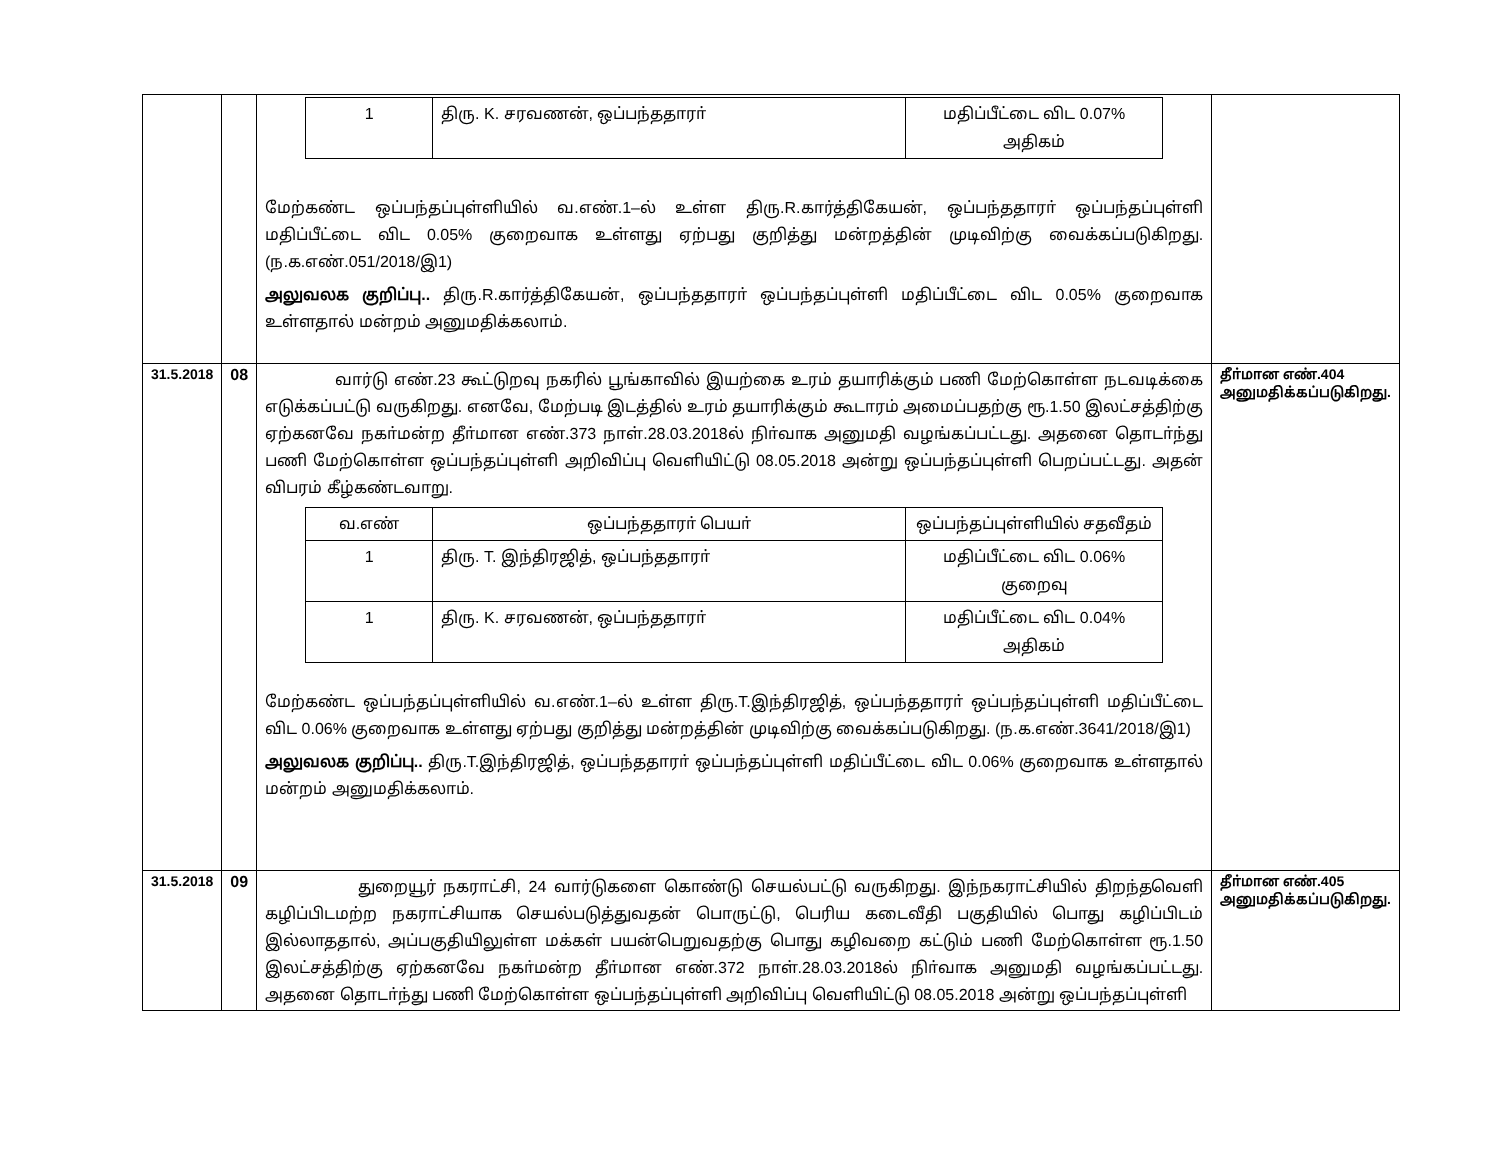| | | / 1 / திரு. K. சரவணன், ஒப்பந்ததாரா் / மதிப்பீட்டை விட 0.07% அதிகம் / மேற்கண்ட ஒப்பந்தப்புள்ளியில் வ.எண்.1–ல் உள்ள திரு.R.கார்த்திகேயன், ஒப்பந்ததாரா் ஒப்பந்தப்புள்ளி மதிப்பீட்டை விட 0.05% குறைவாக உள்ளது ஏற்பது குறித்து மன்றத்தின் முடிவிற்கு வைக்கப்படுகிறது. (ந.க.எண்.051/2018/இ1) அலுவலக குறிப்பு.. திரு.R.கார்த்திகேயன், ஒப்பந்ததாரா் ஒப்பந்தப்புள்ளி மதிப்பீட்டை விட 0.05% குறைவாக உள்ளதால் மன்றம் அனுமதிக்கலாம். | |
| 31.5.2018 | 08 | வார்டு எண்.23 கூட்டுறவு நகரில் பூங்காவில் இயற்கை உரம் தயாரிக்கும் பணி மேற்கொள்ள நடவடிக்கை எடுக்கப்பட்டு வருகிறது. எனவே, மேற்படி இடத்தில் உரம் தயாரிக்கும் கூடாரம் அமைப்பதற்கு ரூ.1.50 இலட்சத்திற்கு ஏற்கனவே நகா்மன்ற தீா்மான எண்.373 நாள்.28.03.2018ல் நிா்வாக அனுமதி வழங்கப்பட்டது. அதனை தொடா்ந்து பணி மேற்கொள்ள ஒப்பந்தப்புள்ளி அறிவிப்பு வெளியிட்டு 08.05.2018 அன்று ஒப்பந்தப்புள்ளி பெறப்பட்டது. அதன் விபரம் கீழ்கண்டவாறு. / வ.எண் / ஒப்பந்ததாரா் பெயா் / ஒப்பந்தப்புள்ளியில் சதவீதம் / / --- / --- / --- / / 1 / திரு. T. இந்திரஜித், ஒப்பந்ததாரா் / மதிப்பீட்டை விட 0.06% குறைவு / / 1 / திரு. K. சரவணன், ஒப்பந்ததாரா் / மதிப்பீட்டை விட 0.04% அதிகம் / மேற்கண்ட ஒப்பந்தப்புள்ளியில் வ.எண்.1–ல் உள்ள திரு.T.இந்திரஜித், ஒப்பந்ததாரா் ஒப்பந்தப்புள்ளி மதிப்பீட்டை விட 0.06% குறைவாக உள்ளது ஏற்பது குறித்து மன்றத்தின் முடிவிற்கு வைக்கப்படுகிறது. (ந.க.எண்.3641/2018/இ1) அலுவலக குறிப்பு.. திரு.T.இந்திரஜித், ஒப்பந்ததாரா் ஒப்பந்தப்புள்ளி மதிப்பீட்டை விட 0.06% குறைவாக உள்ளதால் மன்றம் அனுமதிக்கலாம். | தீா்மான எண்.404 அனுமதிக்கப்படுகிறது. |
| 31.5.2018 | 09 | துறையூர் நகராட்சி, 24 வார்டுகளை கொண்டு செயல்பட்டு வருகிறது. இந்நகராட்சியில் திறந்தவெளி கழிப்பிடமற்ற நகராட்சியாக செயல்படுத்துவதன் பொருட்டு, பெரிய கடைவீதி பகுதியில் பொது கழிப்பிடம் இல்லாததால், அப்பகுதியிலுள்ள மக்கள் பயன்பெறுவதற்கு பொது கழிவறை கட்டும் பணி மேற்கொள்ள ரூ.1.50 இலட்சத்திற்கு ஏற்கனவே நகா்மன்ற தீா்மான எண்.372 நாள்.28.03.2018ல் நிா்வாக அனுமதி வழங்கப்பட்டது. அதனை தொடா்ந்து பணி மேற்கொள்ள ஒப்பந்தப்புள்ளி அறிவிப்பு வெளியிட்டு 08.05.2018 அன்று ஒப்பந்தப்புள்ளி | தீா்மான எண்.405 அனுமதிக்கப்படுகிறது. |